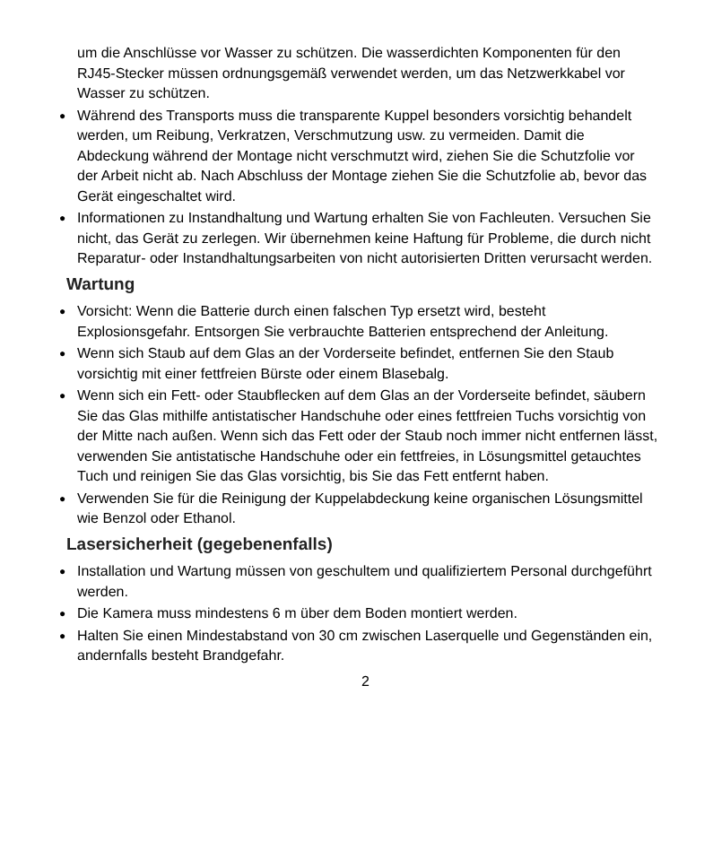um die Anschlüsse vor Wasser zu schützen. Die wasserdichten Komponenten für den RJ45-Stecker müssen ordnungsgemäß verwendet werden, um das Netzwerkkabel vor Wasser zu schützen.
● Während des Transports muss die transparente Kuppel besonders vorsichtig behandelt werden, um Reibung, Verkratzen, Verschmutzung usw. zu vermeiden. Damit die Abdeckung während der Montage nicht verschmutzt wird, ziehen Sie die Schutzfolie vor der Arbeit nicht ab. Nach Abschluss der Montage ziehen Sie die Schutzfolie ab, bevor das Gerät eingeschaltet wird.
● Informationen zu Instandhaltung und Wartung erhalten Sie von Fachleuten. Versuchen Sie nicht, das Gerät zu zerlegen. Wir übernehmen keine Haftung für Probleme, die durch nicht Reparatur- oder Instandhaltungsarbeiten von nicht autorisierten Dritten verursacht werden.
Wartung
● Vorsicht: Wenn die Batterie durch einen falschen Typ ersetzt wird, besteht Explosionsgefahr. Entsorgen Sie verbrauchte Batterien entsprechend der Anleitung.
● Wenn sich Staub auf dem Glas an der Vorderseite befindet, entfernen Sie den Staub vorsichtig mit einer fettfreien Bürste oder einem Blasebalg.
● Wenn sich ein Fett- oder Staubflecken auf dem Glas an der Vorderseite befindet, säubern Sie das Glas mithilfe antistatischer Handschuhe oder eines fettfreien Tuchs vorsichtig von der Mitte nach außen. Wenn sich das Fett oder der Staub noch immer nicht entfernen lässt, verwenden Sie antistatische Handschuhe oder ein fettfreies, in Lösungsmittel getauchtes Tuch und reinigen Sie das Glas vorsichtig, bis Sie das Fett entfernt haben.
● Verwenden Sie für die Reinigung der Kuppelabdeckung keine organischen Lösungsmittel wie Benzol oder Ethanol.
Lasersicherheit (gegebenenfalls)
● Installation und Wartung müssen von geschultem und qualifiziertem Personal durchgeführt werden.
● Die Kamera muss mindestens 6 m über dem Boden montiert werden.
● Halten Sie einen Mindestabstand von 30 cm zwischen Laserquelle und Gegenständen ein, andernfalls besteht Brandgefahr.
2